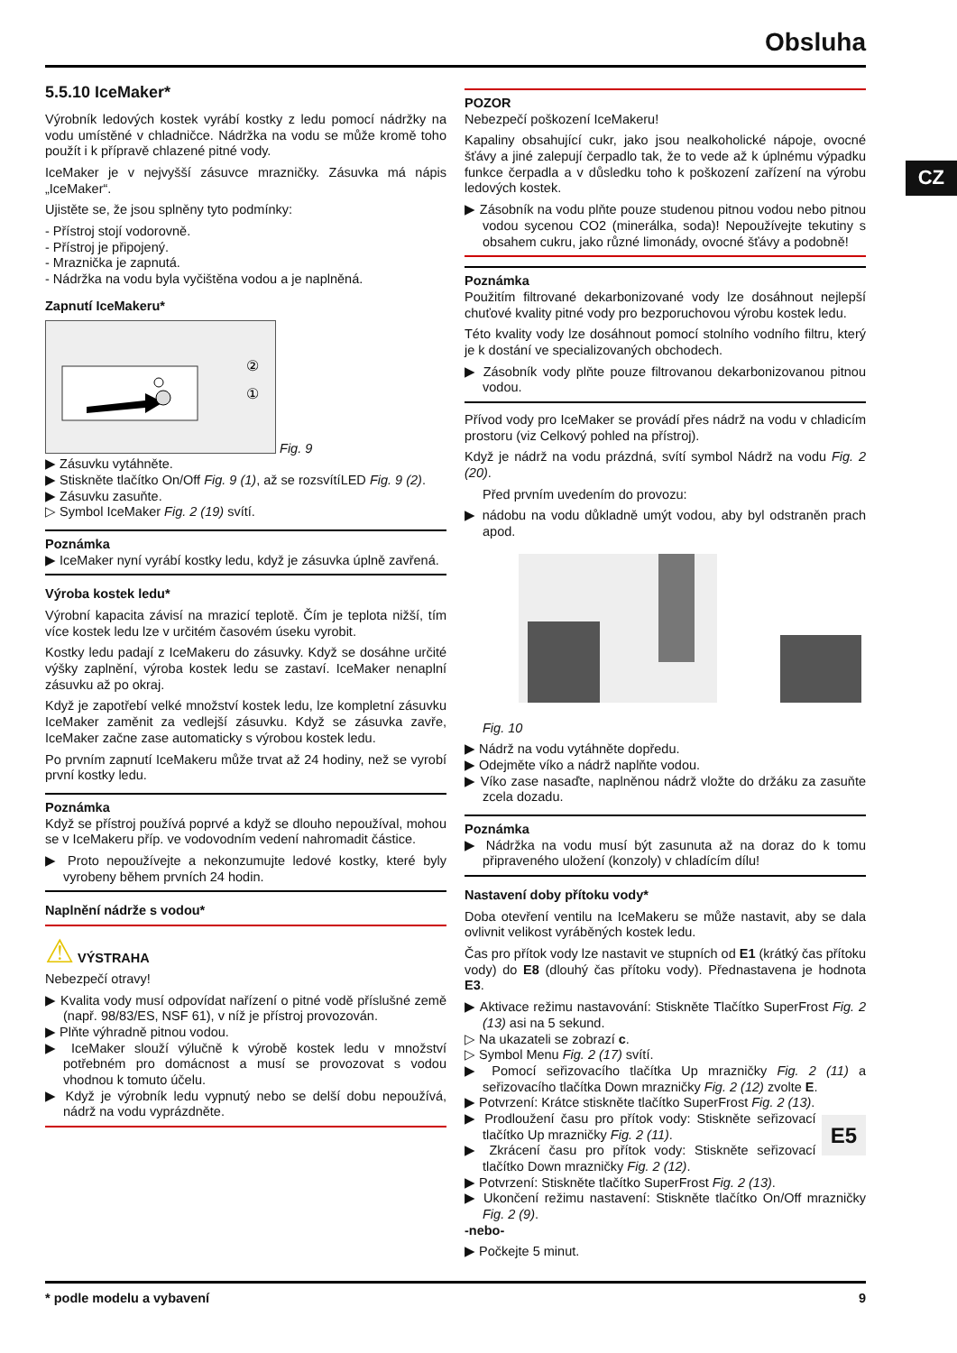Obsluha
CZ
5.5.10 IceMaker*
Výrobník ledových kostek vyrábí kostky z ledu pomocí nádržky na vodu umístěné v chladničce. Nádržka na vodu se může kromě toho použít i k přípravě chlazené pitné vody.
IceMaker je v nejvyšší zásuvce mrazničky. Zásuvka má nápis „IceMaker“.
Ujistěte se, že jsou splněny tyto podmínky:
- Přístroj stojí vodorovně.
- Přístroj je připojený.
- Mraznička je zapnutá.
- Nádržka na vodu byla vyčištěna vodou a je naplněná.
Zapnutí IceMakeru*
②
①
Fig. 9
▶ Zásuvku vytáhněte.
▶ Stiskněte tlačítko On/Off Fig. 9 (1), až se rozsvítíLED Fig. 9 (2).
▶ Zásuvku zasuňte.
▷ Symbol IceMaker Fig. 2 (19) svítí.
Poznámka
▶ IceMaker nyní vyrábí kostky ledu, když je zásuvka úplně zavřená.
Výroba kostek ledu*
Výrobní kapacita závisí na mrazicí teplotě. Čím je teplota nižší, tím více kostek ledu lze v určitém časovém úseku vyrobit.
Kostky ledu padají z IceMakeru do zásuvky. Když se dosáhne určité výšky zaplnění, výroba kostek ledu se zastaví. IceMaker nenaplní zásuvku až po okraj.
Když je zapotřebí velké množství kostek ledu, lze kompletní zásuvku IceMaker zaměnit za vedlejší zásuvku. Když se zásuvka zavře, IceMaker začne zase automaticky s výrobou kostek ledu.
Po prvním zapnutí IceMakeru může trvat až 24 hodiny, než se vyrobí první kostky ledu.
Poznámka
Když se přístroj používá poprvé a když se dlouho nepoužíval, mohou se v IceMakeru příp. ve vodovodním vedení nahromadit částice.
▶ Proto nepoužívejte a nekonzumujte ledové kostky, které byly vyrobeny během prvních 24 hodin.
Naplnění nádrže s vodou*
⚠ VÝSTRAHA
Nebezpečí otravy!
▶ Kvalita vody musí odpovídat nařízení o pitné vodě příslušné země (např. 98/83/ES, NSF 61), v níž je přístroj provozován.
▶ Plňte výhradně pitnou vodou.
▶ IceMaker slouží výlučně k výrobě kostek ledu v množství potřebném pro domácnost a musí se provozovat s vodou vhodnou k tomuto účelu.
▶ Když je výrobník ledu vypnutý nebo se delší dobu nepoužívá, nádrž na vodu vyprázdněte.
POZOR
Nebezpečí poškození IceMakeru!
Kapaliny obsahující cukr, jako jsou nealkoholické nápoje, ovocné šťávy a jiné zalepují čerpadlo tak, že to vede až k úplnému výpadku funkce čerpadla a v důsledku toho k poškození zařízení na výrobu ledových kostek.
▶ Zásobník na vodu plňte pouze studenou pitnou vodou nebo pitnou vodou sycenou CO2 (minerálka, soda)! Nepoužívejte tekutiny s obsahem cukru, jako různé limonády, ovocné šťávy a podobně!
Poznámka
Použitím filtrované dekarbonizované vody lze dosáhnout nejlepší chuťové kvality pitné vody pro bezporuchovou výrobu kostek ledu.
Této kvality vody lze dosáhnout pomocí stolního vodního filtru, který je k dostání ve specializovaných obchodech.
▶ Zásobník vody plňte pouze filtrovanou dekarbonizovanou pitnou vodou.
Přívod vody pro IceMaker se provádí přes nádrž na vodu v chladicím prostoru (viz Celkový pohled na přístroj).
Když je nádrž na vodu prázdná, svítí symbol Nádrž na vodu Fig. 2 (20).
Před prvním uvedením do provozu:
▶ nádobu na vodu důkladně umýt vodou, aby byl odstraněn prach apod.
Fig. 10
▶ Nádrž na vodu vytáhněte dopředu.
▶ Odejměte víko a nádrž naplňte vodou.
▶ Víko zase nasaďte, naplněnou nádrž vložte do držáku za zasuňte zcela dozadu.
Poznámka
▶ Nádržka na vodu musí být zasunuta až na doraz do k tomu připraveného uložení (konzoly) v chladícím dílu!
Nastavení doby přítoku vody*
Doba otevření ventilu na IceMakeru se může nastavit, aby se dala ovlivnit velikost vyráběných kostek ledu.
Čas pro přítok vody lze nastavit ve stupních od E1 (krátký čas přítoku vody) do E8 (dlouhý čas přítoku vody). Přednastavena je hodnota E3.
▶ Aktivace režimu nastavování: Stiskněte Tlačítko SuperFrost Fig. 2 (13) asi na 5 sekund.
▷ Na ukazateli se zobrazí c.
▷ Symbol Menu Fig. 2 (17) svítí.
▶ Pomocí seřizovacího tlačítka Up mrazničky Fig. 2 (11) a seřizovacího tlačítka Down mrazničky Fig. 2 (12) zvolte E.
▶ Potvrzení: Krátce stiskněte tlačítko SuperFrost Fig. 2 (13).
E5
▶ Prodloužení času pro přítok vody: Stiskněte seřizovací tlačítko Up mrazničky Fig. 2 (11).
▶ Zkrácení času pro přítok vody: Stiskněte seřizovací tlačítko Down mrazničky Fig. 2 (12).
▶ Potvrzení: Stiskněte tlačítko SuperFrost Fig. 2 (13).
▶ Ukončení režimu nastavení: Stiskněte tlačítko On/Off mrazničky Fig. 2 (9).
-nebo-
▶ Počkejte 5 minut.
* podle modelu a vybavení 9